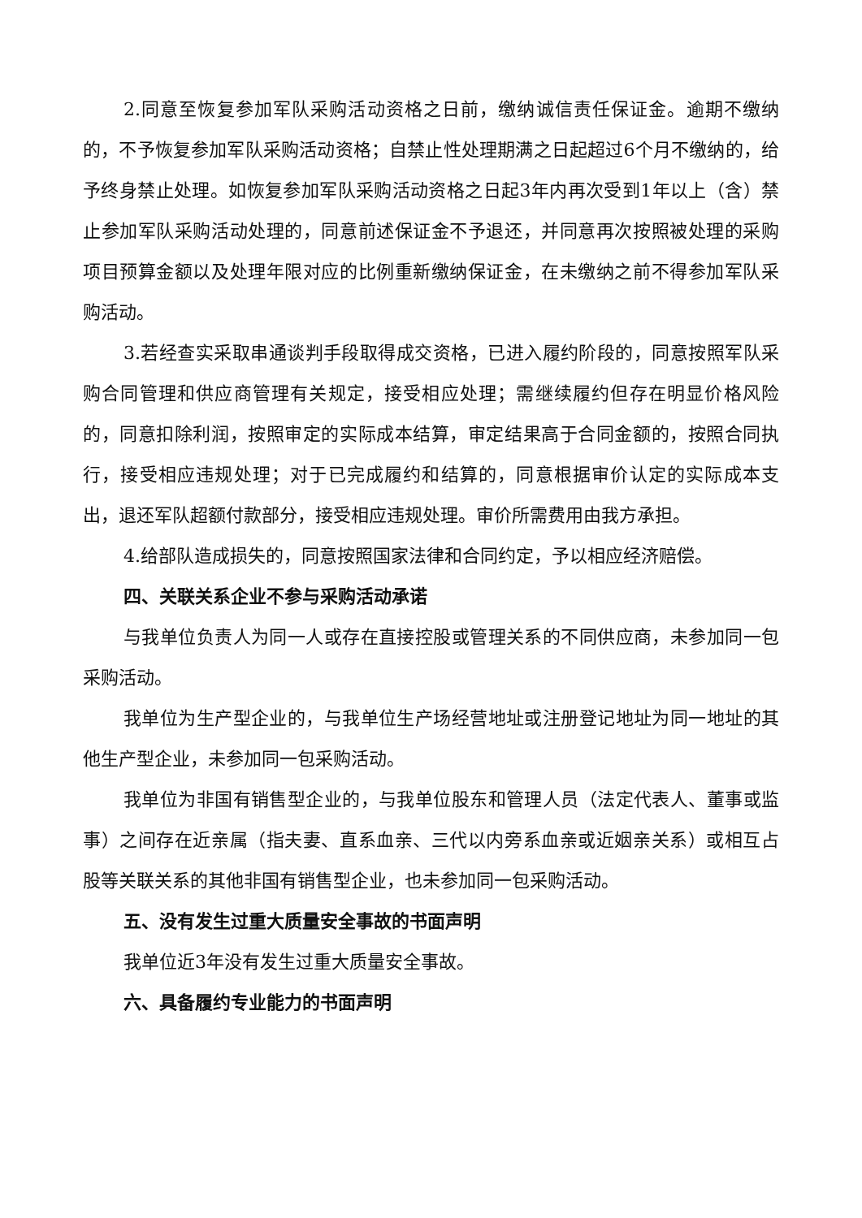2.同意至恢复参加军队采购活动资格之日前，缴纳诚信责任保证金。逾期不缴纳的，不予恢复参加军队采购活动资格；自禁止性处理期满之日起超过6个月不缴纳的，给予终身禁止处理。如恢复参加军队采购活动资格之日起3年内再次受到1年以上（含）禁止参加军队采购活动处理的，同意前述保证金不予退还，并同意再次按照被处理的采购项目预算金额以及处理年限对应的比例重新缴纳保证金，在未缴纳之前不得参加军队采购活动。
3.若经查实采取串通谈判手段取得成交资格，已进入履约阶段的，同意按照军队采购合同管理和供应商管理有关规定，接受相应处理；需继续履约但存在明显价格风险的，同意扣除利润，按照审定的实际成本结算，审定结果高于合同金额的，按照合同执行，接受相应违规处理；对于已完成履约和结算的，同意根据审价认定的实际成本支出，退还军队超额付款部分，接受相应违规处理。审价所需费用由我方承担。
4.给部队造成损失的，同意按照国家法律和合同约定，予以相应经济赔偿。
四、关联关系企业不参与采购活动承诺
与我单位负责人为同一人或存在直接控股或管理关系的不同供应商，未参加同一包采购活动。
我单位为生产型企业的，与我单位生产场经营地址或注册登记地址为同一地址的其他生产型企业，未参加同一包采购活动。
我单位为非国有销售型企业的，与我单位股东和管理人员（法定代表人、董事或监事）之间存在近亲属（指夫妻、直系血亲、三代以内旁系血亲或近姻亲关系）或相互占股等关联关系的其他非国有销售型企业，也未参加同一包采购活动。
五、没有发生过重大质量安全事故的书面声明
我单位近3年没有发生过重大质量安全事故。
六、具备履约专业能力的书面声明